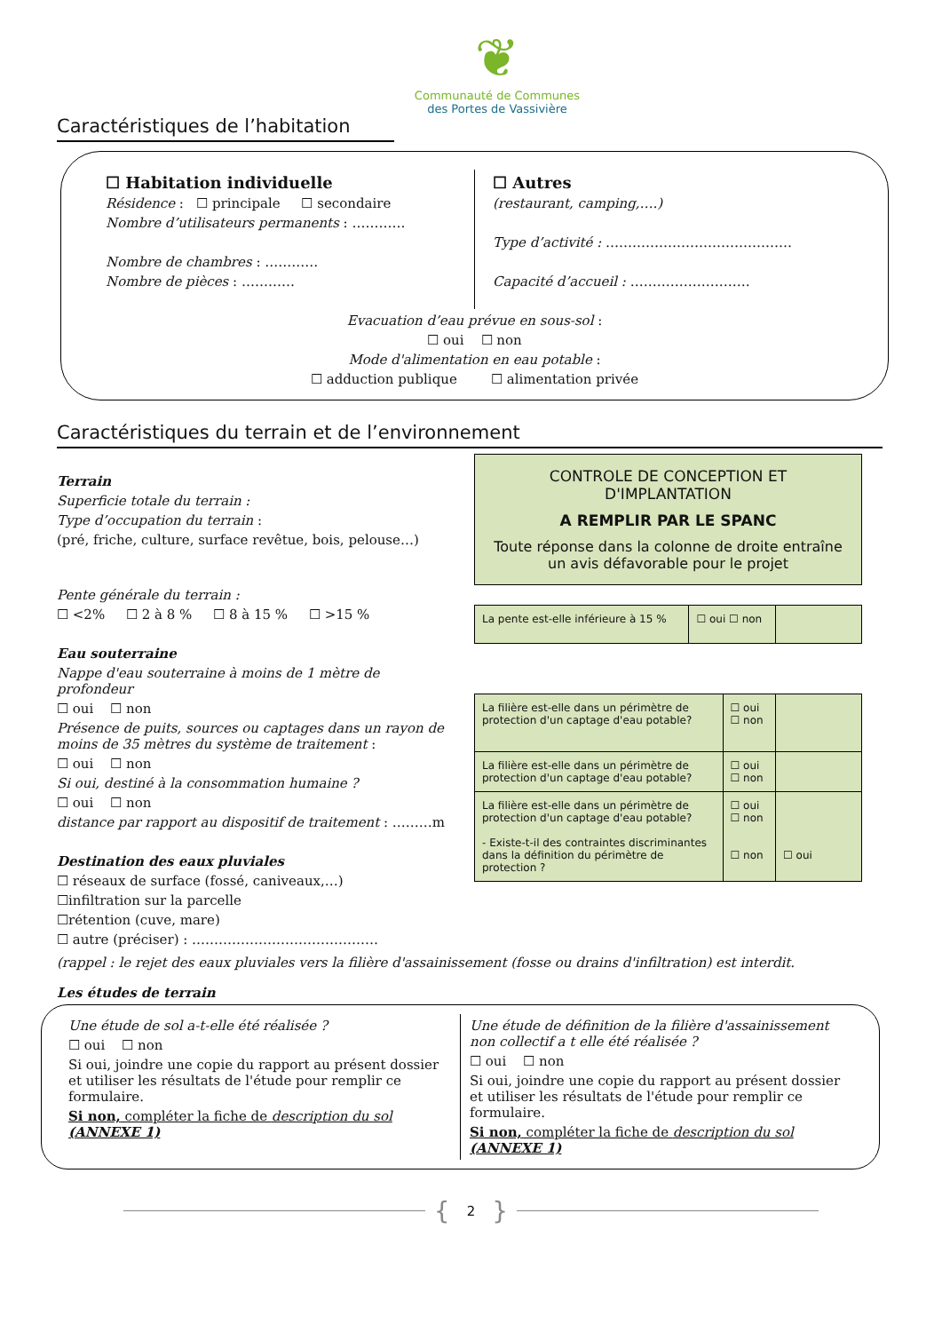❦
Communauté de Communes
des Portes de Vassivière
Caractéristiques de l’habitation
☐ Habitation individuelle
Résidence : ☐ principale ☐ secondaire
Nombre d’utilisateurs permanents : …………
Nombre de chambres : …………
Nombre de pièces : …………
☐ Autres
(restaurant, camping,….)
Type d’activité : ……………………………………
Capacité d’accueil : ………………………
Evacuation d’eau prévue en sous-sol :
☐ oui ☐ non
Mode d'alimentation en eau potable :
☐ adduction publique ☐ alimentation privée
Caractéristiques du terrain et de l’environnement
Terrain
Superficie totale du terrain :
Type d’occupation du terrain :
(pré, friche, culture, surface revêtue, bois, pelouse…)
Pente générale du terrain :
☐ <2% ☐ 2 à 8 % ☐ 8 à 15 % ☐ >15 %
Eau souterraine
Nappe d'eau souterraine à moins de 1 mètre de profondeur
☐ oui ☐ non
Présence de puits, sources ou captages dans un rayon de moins de 35 mètres du système de traitement :
☐ oui ☐ non
Si oui, destiné à la consommation humaine ?
☐ oui ☐ non
distance par rapport au dispositif de traitement : ………m
Destination des eaux pluviales
☐ réseaux de surface (fossé, caniveaux,…)
☐infiltration sur la parcelle
☐rétention (cuve, mare)
☐ autre (préciser) : ……………………………………
CONTROLE DE CONCEPTION ET D'IMPLANTATION
A REMPLIR PAR LE SPANC
Toute réponse dans la colonne de droite entraîne un avis défavorable pour le projet
| La pente est-elle inférieure à 15 % | ☐ oui ☐ non | |
| La filière est-elle dans un périmètre de protection d'un captage d'eau potable? | ☐ oui ☐ non | |
| La filière est-elle dans un périmètre de protection d'un captage d'eau potable? | ☐ oui ☐ non | |
| La filière est-elle dans un périmètre de protection d'un captage d'eau potable? - Existe-t-il des contraintes discriminantes dans la définition du périmètre de protection ? | ☐ oui ☐ non ☐ non | ☐ oui |
(rappel : le rejet des eaux pluviales vers la filière d'assainissement (fosse ou drains d'infiltration) est interdit.
Les études de terrain
Une étude de sol a-t-elle été réalisée ?
☐ oui ☐ non
Si oui, joindre une copie du rapport au présent dossier et utiliser les résultats de l'étude pour remplir ce formulaire.
Si non, compléter la fiche de description du sol (ANNEXE 1)
Une étude de définition de la filière d'assainissement non collectif a t elle été réalisée ?
☐ oui ☐ non
Si oui, joindre une copie du rapport au présent dossier et utiliser les résultats de l'étude pour remplir ce formulaire.
Si non, compléter la fiche de description du sol (ANNEXE 1)
{ 2 }